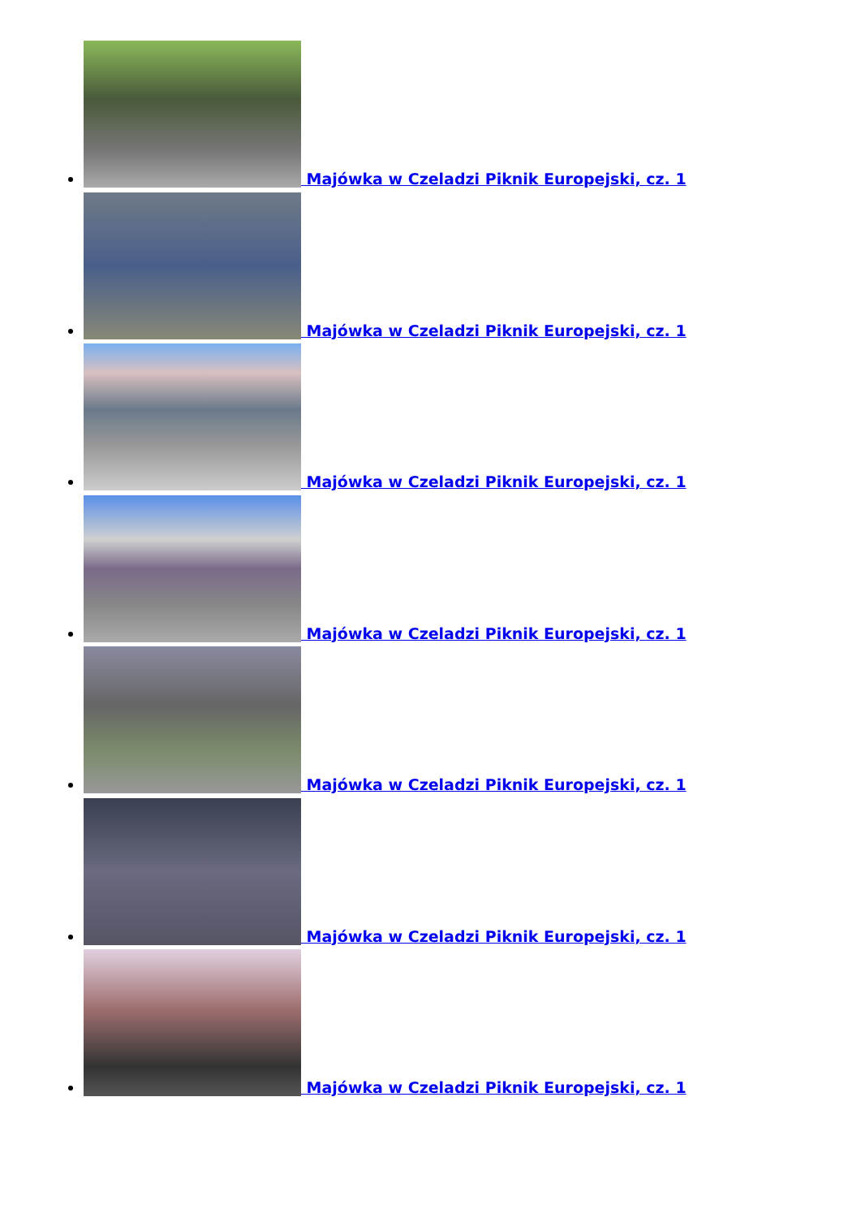Majówka w Czeladzi Piknik Europejski, cz. 1
Majówka w Czeladzi Piknik Europejski, cz. 1
Majówka w Czeladzi Piknik Europejski, cz. 1
Majówka w Czeladzi Piknik Europejski, cz. 1
Majówka w Czeladzi Piknik Europejski, cz. 1
Majówka w Czeladzi Piknik Europejski, cz. 1
Majówka w Czeladzi Piknik Europejski, cz. 1